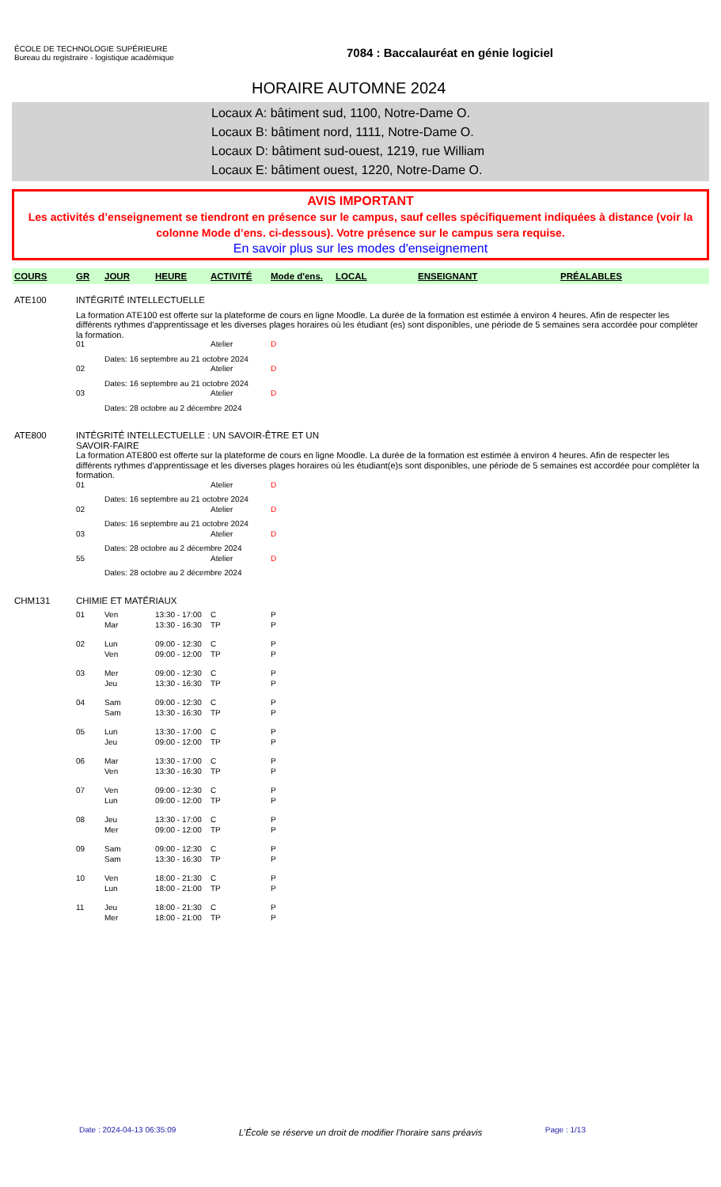ÉCOLE DE TECHNOLOGIE SUPÉRIEURE
Bureau du registraire - logistique académique
7084 : Baccalauréat en génie logiciel
HORAIRE AUTOMNE 2024
Locaux A: bâtiment sud, 1100, Notre-Dame O.
Locaux B: bâtiment nord, 1111, Notre-Dame O.
Locaux D: bâtiment sud-ouest, 1219, rue William
Locaux E: bâtiment ouest, 1220, Notre-Dame O.
AVIS IMPORTANT
Les activités d’enseignement se tiendront en présence sur le campus, sauf celles spécifiquement indiquées à distance (voir la colonne Mode d’ens. ci-dessous). Votre présence sur le campus sera requise.
En savoir plus sur les modes d'enseignement
| COURS | GR | JOUR | HEURE | ACTIVITÉ | Mode d'ens. | LOCAL | ENSEIGNANT | PRÉALABLES |
| --- | --- | --- | --- | --- | --- | --- | --- | --- |
| ATE100 | INTÉGRITÉ INTELLECTUELLE | | | | | | | |
| | La formation ATE100 est offerte sur la plateforme de cours en ligne Moodle. La durée de la formation est estimée à environ 4 heures. Afin de respecter les différents rythmes d'apprentissage et les diverses plages horaires où les étudiant (es) sont disponibles, une période de 5 semaines sera accordée pour compléter la formation. | | | | | | | |
| | 01 | | | Atelier | D | | | |
| | | Dates: 16 septembre au 21 octobre 2024 | | | | | | |
| | 02 | | | Atelier | D | | | |
| | | Dates: 16 septembre au 21 octobre 2024 | | | | | | |
| | 03 | | | Atelier | D | | | |
| | | Dates: 28 octobre au 2 décembre 2024 | | | | | | |
| ATE800 | INTÉGRITÉ INTELLECTUELLE : UN SAVOIR-ÊTRE ET UN SAVOIR-FAIRE | | | | | | | |
| | La formation ATE800 est offerte sur la plateforme de cours en ligne Moodle. La durée de la formation est estimée à environ 4 heures. Afin de respecter les différents rythmes d'apprentissage et les diverses plages horaires où les étudiant(e)s sont disponibles, une période de 5 semaines est accordée pour compléter la formation. | | | | | | | |
| | 01 | | | Atelier | D | | | |
| | | Dates: 16 septembre au 21 octobre 2024 | | | | | | |
| | 02 | | | Atelier | D | | | |
| | | Dates: 16 septembre au 21 octobre 2024 | | | | | | |
| | 03 | | | Atelier | D | | | |
| | | Dates: 28 octobre au 2 décembre 2024 | | | | | | |
| | 55 | | | Atelier | D | | | |
| | | Dates: 28 octobre au 2 décembre 2024 | | | | | | |
| CHM131 | CHIMIE ET MATÉRIAUX | | | | | | | |
| | 01 | Ven Mar | 13:30 - 17:00 13:30 - 16:30 | C TP | P P | | | |
| | 02 | Lun Ven | 09:00 - 12:30 09:00 - 12:00 | C TP | P P | | | |
| | 03 | Mer Jeu | 09:00 - 12:30 13:30 - 16:30 | C TP | P P | | | |
| | 04 | Sam Sam | 09:00 - 12:30 13:30 - 16:30 | C TP | P P | | | |
| | 05 | Lun Jeu | 13:30 - 17:00 09:00 - 12:00 | C TP | P P | | | |
| | 06 | Mar Ven | 13:30 - 17:00 13:30 - 16:30 | C TP | P P | | | |
| | 07 | Ven Lun | 09:00 - 12:30 09:00 - 12:00 | C TP | P P | | | |
| | 08 | Jeu Mer | 13:30 - 17:00 09:00 - 12:00 | C TP | P P | | | |
| | 09 | Sam Sam | 09:00 - 12:30 13:30 - 16:30 | C TP | P P | | | |
| | 10 | Ven Lun | 18:00 - 21:30 18:00 - 21:00 | C TP | P P | | | |
| | 11 | Jeu Mer | 18:00 - 21:30 18:00 - 21:00 | C TP | P P | | | |
Date : 2024-04-13 06:35:09 L’École se réserve un droit de modifier l’horaire sans préavis Page : 1/13